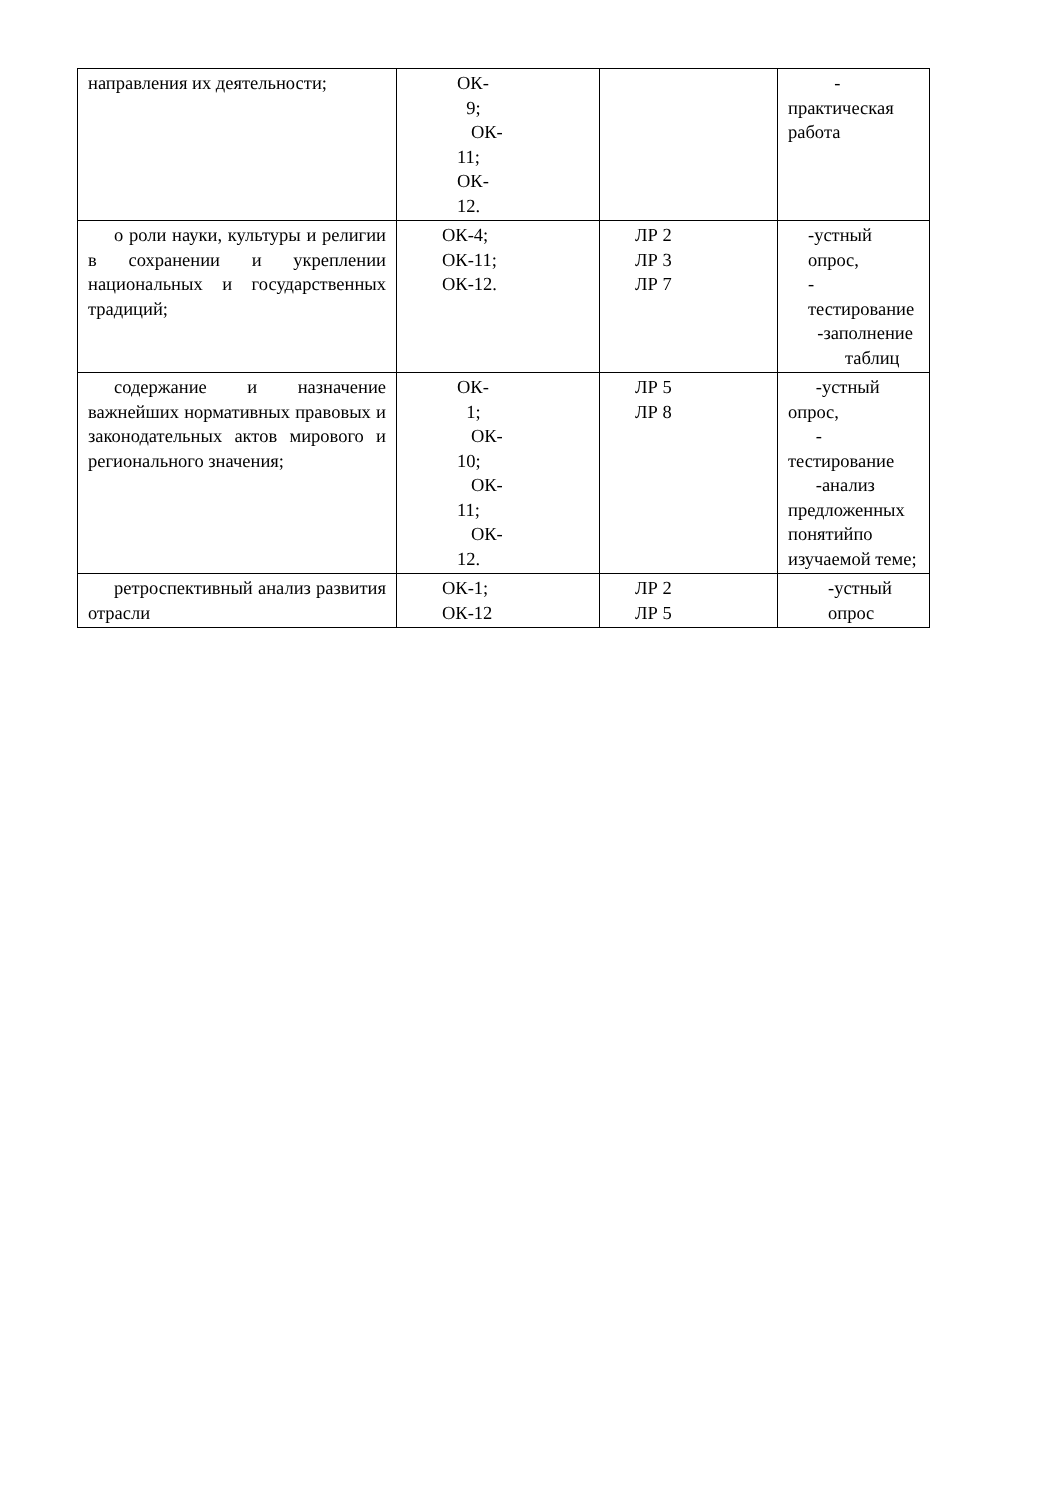| направления их деятельности; | ОК- 9; ОК- 11; ОК- 12. | | - практическая работа |
| о роли науки, культуры и религии в сохранении и укреплении национальных и государственных традиций; | ОК-4; ОК-11; ОК-12. | ЛР 2 ЛР 3 ЛР 7 | -устный опрос, - тестирование -заполнение таблиц |
| содержание и назначение важнейших нормативных правовых и законодательных актов мирового и регионального значения; | ОК- 1; ОК- 10; ОК- 11; ОК- 12. | ЛР 5 ЛР 8 | -устный опрос, - тестирование -анализ предложенных понятийпо изучаемой теме; |
| ретроспективный анализ развития отрасли | ОК-1; ОК-12 | ЛР 2 ЛР 5 | -устный опрос |